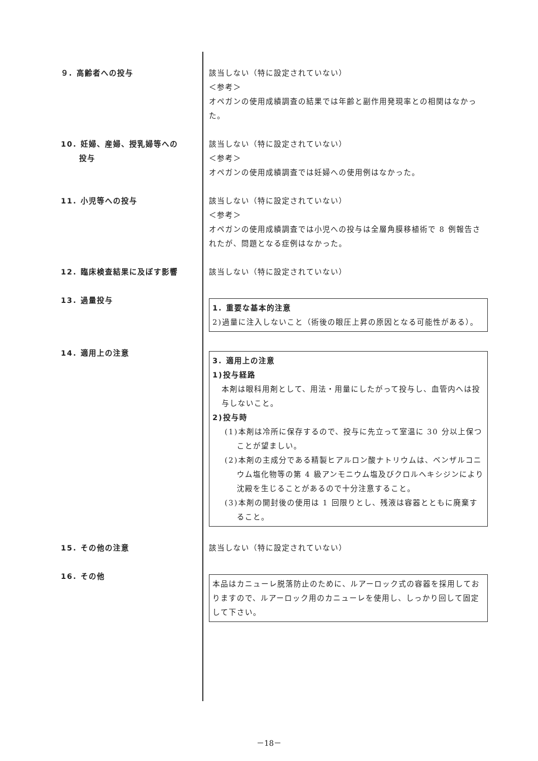９. 高齢者への投与 該当しない（特に設定されていない）
＜参考＞
オペガンの使用成績調査の結果では年齢と副作用発現率との相関はなかった。
10. 妊婦、産婦、授乳婦等への
投与
該当しない（特に設定されていない）
＜参考＞
オペガンの使用成績調査では妊婦への使用例はなかった。
11. 小児等への投与 該当しない（特に設定されていない）
＜参考＞
オペガンの使用成績調査では小児への投与は全層角膜移植術で 8 例報告されたが、問題となる症例はなかった。
12. 臨床検査結果に及ぼす影響 該当しない（特に設定されていない）
13. 過量投与
1. 重要な基本的注意
2)過量に注入しないこと（術後の眼圧上昇の原因となる可能性がある）。
14. 適用上の注意
3. 適用上の注意
1)投与経路
本剤は眼科用剤として、用法・用量にしたがって投与し、血管内へは投与しないこと。
2)投与時
(1)本剤は冷所に保存するので、投与に先立って室温に 30 分以上保つことが望ましい。
(2)本剤の主成分である精製ヒアルロン酸ナトリウムは、ベンザルコニウム塩化物等の第 4 級アンモニウム塩及びクロルヘキシジンにより沈殿を生じることがあるので十分注意すること。
(3)本剤の開封後の使用は 1 回限りとし、残液は容器とともに廃棄すること。
15. その他の注意 該当しない（特に設定されていない）
16. その他
本品はカニューレ脱落防止のために、ルアーロック式の容器を採用しておりますので、ルアーロック用のカニューレを使用し、しっかり回して固定して下さい。
－18－